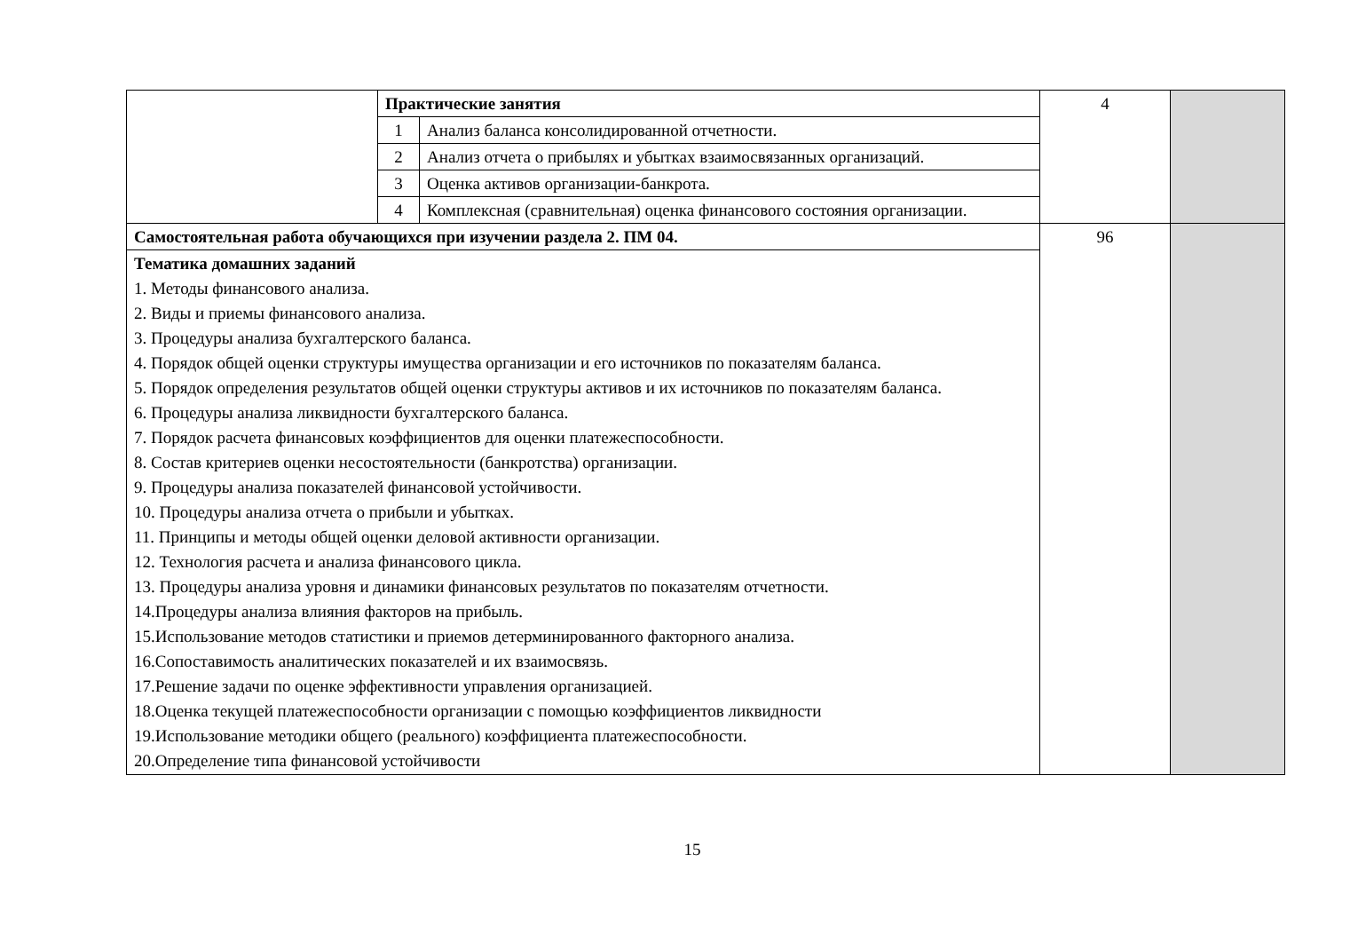| | Практические занятия | | 4 | |
| | 1 | Анализ баланса консолидированной отчетности. | | |
| | 2 | Анализ отчета о прибылях и убытках взаимосвязанных организаций. | | |
| | 3 | Оценка активов организации-банкрота. | | |
| | 4 | Комплексная (сравнительная) оценка финансового состояния организации. | | |
| Самостоятельная работа обучающихся при изучении раздела 2. ПМ 04. | | | 96 | |
| Тематика домашних заданий 1. Методы финансового анализа. 2. Виды и приемы финансового анализа. 3. Процедуры анализа бухгалтерского баланса. 4. Порядок общей оценки структуры имущества организации и его источников по показателям баланса. 5. Порядок определения результатов общей оценки структуры активов и их источников по показателям баланса. 6. Процедуры анализа ликвидности бухгалтерского баланса. 7. Порядок расчета финансовых коэффициентов для оценки платежеспособности. 8. Состав критериев оценки несостоятельности (банкротства) организации. 9. Процедуры анализа показателей финансовой устойчивости. 10. Процедуры анализа отчета о прибыли и убытках. 11. Принципы и методы общей оценки деловой активности организации. 12. Технология расчета и анализа финансового цикла. 13. Процедуры анализа уровня и динамики финансовых результатов по показателям отчетности. 14.Процедуры анализа влияния факторов на прибыль. 15.Использование методов статистики и приемов детерминированного факторного анализа. 16.Сопоставимость аналитических показателей и их взаимосвязь. 17.Решение задачи по оценке эффективности управления организацией. 18.Оценка текущей платежеспособности организации с помощью коэффициентов ликвидности 19.Использование методики общего (реального) коэффициента платежеспособности. 20.Определение типа финансовой устойчивости | | | | |
15